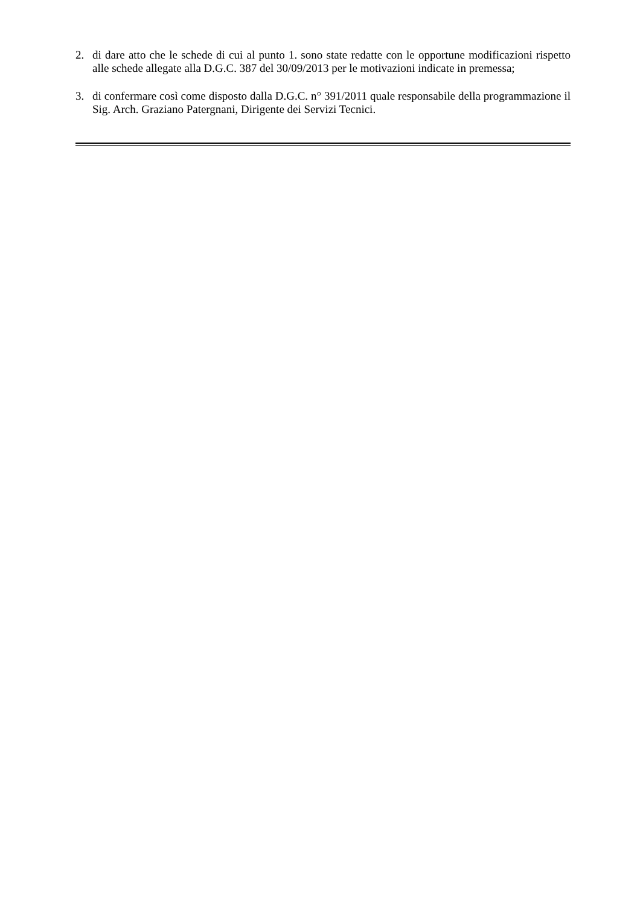2. di dare atto che le schede di cui al punto 1. sono state redatte con le opportune modificazioni rispetto alle schede allegate alla D.G.C. 387 del 30/09/2013 per le motivazioni indicate in premessa;
3. di confermare così come disposto dalla D.G.C. n° 391/2011 quale responsabile della programmazione il Sig. Arch. Graziano Patergnani, Dirigente dei Servizi Tecnici.